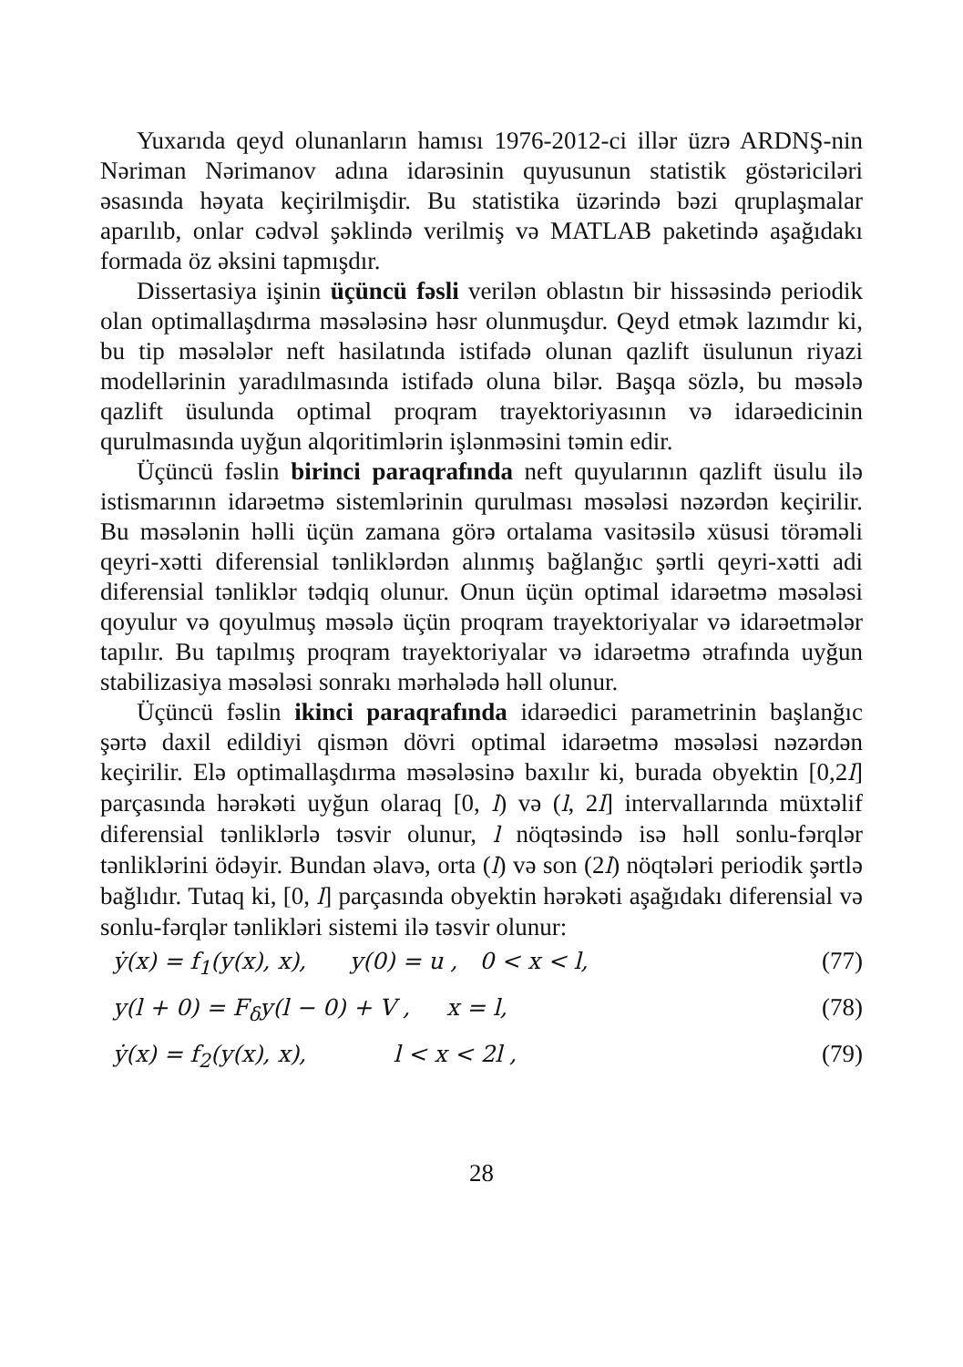Yuxarıda qeyd olunanların hamısı 1976-2012-ci illər üzrə ARDNŞ-nin Nəriman Nərimanov adına idarəsinin quyusunun statistik göstəriciləri əsasında həyata keçirilmişdir. Bu statistika üzərində bəzi qruplaşmalar aparılıb, onlar cədvəl şəklində verilmiş və MATLAB paketində aşağıdakı formada öz əksini tapmışdır.
Dissertasiya işinin üçüncü fəsli verilən oblastın bir hissəsində periodik olan optimallaşdırma məsələsinə həsr olunmuşdur. Qeyd etmək lazımdır ki, bu tip məsələlər neft hasilatında istifadə olunan qazlift üsulunun riyazi modellərinin yaradılmasında istifadə oluna bilər. Başqa sözlə, bu məsələ qazlift üsulunda optimal proqram trayektoriyasının və idarəedicinin qurulmasında uyğun alqoritimlərin işlənməsini təmin edir.
Üçüncü fəslin birinci paraqrafında neft quyularının qazlift üsulu ilə istismarının idarəetmə sistemlərinin qurulması məsələsi nəzərdən keçirilir. Bu məsələnin həlli üçün zamana görə ortalama vasitəsilə xüsusi törəməli qeyri-xətti diferensial tənliklərdən alınmış bağlanğıc şərtli qeyri-xətti adi diferensial tənliklər tədqiq olunur. Onun üçün optimal idarəetmə məsələsi qoyulur və qoyulmuş məsələ üçün proqram trayektoriyalar və idarəetmələr tapılır. Bu tapılmış proqram trayektoriyalar və idarəetmə ətrafında uyğun stabilizasiya məsələsi sonrakı mərhələdə həll olunur.
Üçüncü fəslin ikinci paraqrafında idarəedici parametrinin başlanğıc şərtə daxil edildiyi qismən dövri optimal idarəetmə məsələsi nəzərdən keçirilir. Elə optimallaşdırma məsələsinə baxılır ki, burada obyektin [0,2l] parçasında hərəkəti uyğun olaraq [0, l) və (l, 2l] intervallarında müxtəlif diferensial tənliklərlə təsvir olunur, l nöqtəsində isə həll sonlu-fərqlər tənliklərini ödəyir. Bundan əlavə, orta (l) və son (2l) nöqtələri periodik şərtlə bağlıdır. Tutaq ki, [0, l] parçasında obyektin hərəkəti aşağıdakı diferensial və sonlu-fərqlər tənlikləri sistemi ilə təsvir olunur:
ẏ(x) = f<sub>1</sub>(y(x), x), y(0) = u , 0 < x < l, (77)
y(l + 0) = F<sub>δ</sub>y(l − 0) + V , x = l, (78)
ẏ(x) = f<sub>2</sub>(y(x), x), l < x < 2l , (79)
28